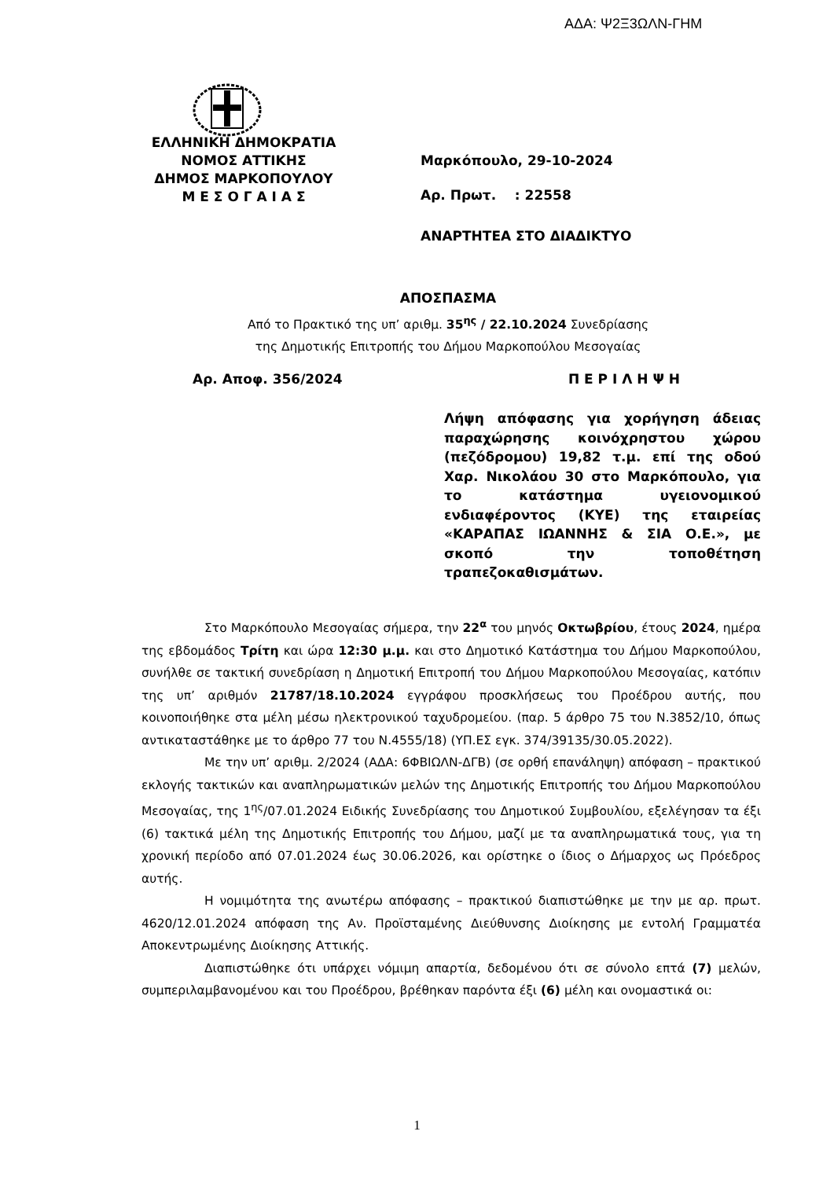ΑΔΑ: Ψ2Ξ3ΩΛΝ-ΓΗΜ
ΕΛΛΗΝΙΚΗ ΔΗΜΟΚΡΑΤΙΑ
ΝΟΜΟΣ ΑΤΤΙΚΗΣ
ΔΗΜΟΣ ΜΑΡΚΟΠΟΥΛΟΥ
Μ Ε Σ Ο Γ Α Ι Α Σ
Μαρκόπουλο, 29-10-2024
Αρ. Πρωτ. : 22558
ΑΝΑΡΤΗΤΕΑ ΣΤΟ ΔΙΑΔΙΚΤΥΟ
ΑΠΟΣΠΑΣΜΑ
Από το Πρακτικό της υπ’ αριθμ. 35<sup>ης</sup> / 22.10.2024 Συνεδρίασης
της Δημοτικής Επιτροπής του Δήμου Μαρκοπούλου Μεσογαίας
Αρ. Αποφ. 356/2024 Π Ε Ρ Ι Λ Η Ψ Η
Λήψη απόφασης για χορήγηση άδειας παραχώρησης κοινόχρηστου χώρου (πεζόδρομου) 19,82 τ.μ. επί της οδού Χαρ. Νικολάου 30 στο Μαρκόπουλο, για το κατάστημα υγειονομικού ενδιαφέροντος (ΚΥΕ) της εταιρείας «ΚΑΡΑΠΑΣ ΙΩΑΝΝΗΣ & ΣΙΑ Ο.Ε.», με σκοπό την τοποθέτηση τραπεζοκαθισμάτων.
Στο Μαρκόπουλο Μεσογαίας σήμερα, την 22<sup>α</sup> του μηνός Οκτωβρίου, έτους 2024, ημέρα της εβδομάδος Τρίτη και ώρα 12:30 μ.μ. και στο Δημοτικό Κατάστημα του Δήμου Μαρκοπούλου, συνήλθε σε τακτική συνεδρίαση η Δημοτική Επιτροπή του Δήμου Μαρκοπούλου Μεσογαίας, κατόπιν της υπ’ αριθμόν 21787/18.10.2024 εγγράφου προσκλήσεως του Προέδρου αυτής, που κοινοποιήθηκε στα μέλη μέσω ηλεκτρονικού ταχυδρομείου. (παρ. 5 άρθρο 75 του Ν.3852/10, όπως αντικαταστάθηκε με το άρθρο 77 του Ν.4555/18) (ΥΠ.ΕΣ εγκ. 374/39135/30.05.2022).
Με την υπ’ αριθμ. 2/2024 (ΑΔΑ: 6ΦΒΙΩΛΝ-ΔΓΒ) (σε ορθή επανάληψη) απόφαση – πρακτικού εκλογής τακτικών και αναπληρωματικών μελών της Δημοτικής Επιτροπής του Δήμου Μαρκοπούλου Μεσογαίας, της 1<sup>ης</sup>/07.01.2024 Ειδικής Συνεδρίασης του Δημοτικού Συμβουλίου, εξελέγησαν τα έξι (6) τακτικά μέλη της Δημοτικής Επιτροπής του Δήμου, μαζί με τα αναπληρωματικά τους, για τη χρονική περίοδο από 07.01.2024 έως 30.06.2026, και ορίστηκε ο ίδιος ο Δήμαρχος ως Πρόεδρος αυτής.
Η νομιμότητα της ανωτέρω απόφασης – πρακτικού διαπιστώθηκε με την με αρ. πρωτ. 4620/12.01.2024 απόφαση της Αν. Προϊσταμένης Διεύθυνσης Διοίκησης με εντολή Γραμματέα Αποκεντρωμένης Διοίκησης Αττικής.
Διαπιστώθηκε ότι υπάρχει νόμιμη απαρτία, δεδομένου ότι σε σύνολο επτά (7) μελών, συμπεριλαμβανομένου και του Προέδρου, βρέθηκαν παρόντα έξι (6) μέλη και ονομαστικά οι:
1